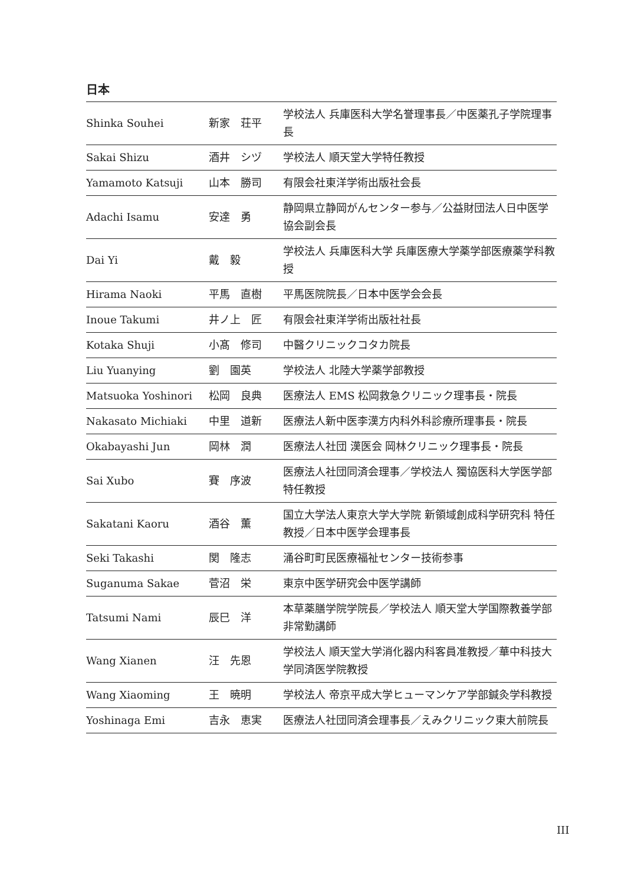日本
| Shinka Souhei | 新家 荘平 | 学校法人 兵庫医科大学名誉理事長／中医薬孔子学院理事長 |
| Sakai Shizu | 酒井 シヅ | 学校法人 順天堂大学特任教授 |
| Yamamoto Katsuji | 山本 勝司 | 有限会社東洋学術出版社会長 |
| Adachi Isamu | 安達 勇 | 静岡県立静岡がんセンター参与／公益財団法人日中医学協会副会長 |
| Dai Yi | 戴 毅 | 学校法人 兵庫医科大学 兵庫医療大学薬学部医療薬学科教授 |
| Hirama Naoki | 平馬 直樹 | 平馬医院院長／日本中医学会会長 |
| Inoue Takumi | 井ノ上 匠 | 有限会社東洋学術出版社社長 |
| Kotaka Shuji | 小髙 修司 | 中醫クリニックコタカ院長 |
| Liu Yuanying | 劉 園英 | 学校法人 北陸大学薬学部教授 |
| Matsuoka Yoshinori | 松岡 良典 | 医療法人 EMS 松岡救急クリニック理事長・院長 |
| Nakasato Michiaki | 中里 道新 | 医療法人新中医李漢方内科外科診療所理事長・院長 |
| Okabayashi Jun | 岡林 潤 | 医療法人社団 漢医会 岡林クリニック理事長・院長 |
| Sai Xubo | 賽 序波 | 医療法人社団同済会理事／学校法人 獨協医科大学医学部特任教授 |
| Sakatani Kaoru | 酒谷 薫 | 国立大学法人東京大学大学院 新領域創成科学研究科 特任教授／日本中医学会理事長 |
| Seki Takashi | 関 隆志 | 涌谷町町民医療福祉センター技術参事 |
| Suganuma Sakae | 菅沼 栄 | 東京中医学研究会中医学講師 |
| Tatsumi Nami | 辰巳 洋 | 本草薬膳学院学院長／学校法人 順天堂大学国際教養学部非常勤講師 |
| Wang Xianen | 汪 先恩 | 学校法人 順天堂大学消化器内科客員准教授／華中科技大学同済医学院教授 |
| Wang Xiaoming | 王 暁明 | 学校法人 帝京平成大学ヒューマンケア学部鍼灸学科教授 |
| Yoshinaga Emi | 吉永 恵実 | 医療法人社団同済会理事長／えみクリニック東大前院長 |
III